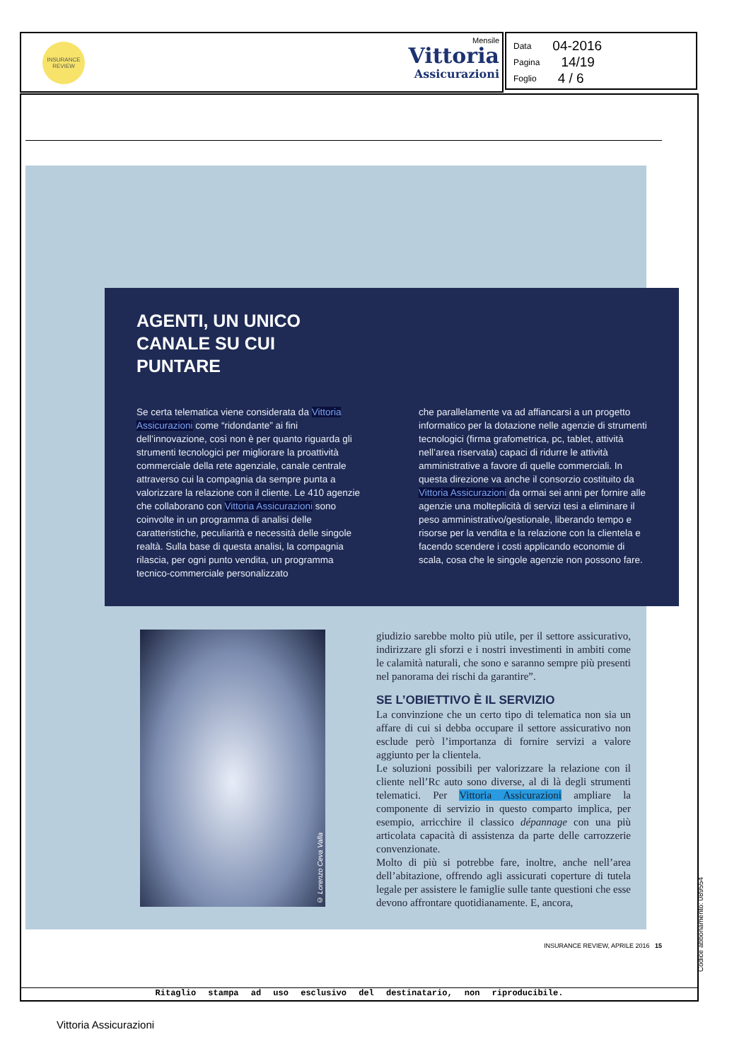INSURANCE
REVIEW
Mensile
Vittoria
Assicurazioni
Data 04-2016
Pagina 14/19
Foglio 4 / 6
AGENTI, UN UNICO
CANALE SU CUI
PUNTARE
Se certa telematica viene considerata da Vittoria Assicurazioni come “ridondante” ai fini dell’innovazione, così non è per quanto riguarda gli strumenti tecnologici per migliorare la proattività commerciale della rete agenziale, canale centrale attraverso cui la compagnia da sempre punta a valorizzare la relazione con il cliente. Le 410 agenzie che collaborano con Vittoria Assicurazioni sono coinvolte in un programma di analisi delle caratteristiche, peculiarità e necessità delle singole realtà. Sulla base di questa analisi, la compagnia rilascia, per ogni punto vendita, un programma tecnico-commerciale personalizzato
che parallelamente va ad affiancarsi a un progetto informatico per la dotazione nelle agenzie di strumenti tecnologici (firma grafometrica, pc, tablet, attività nell’area riservata) capaci di ridurre le attività amministrative a favore di quelle commerciali. In questa direzione va anche il consorzio costituito da Vittoria Assicurazioni da ormai sei anni per fornire alle agenzie una molteplicità di servizi tesi a eliminare il peso amministrativo/gestionale, liberando tempo e risorse per la vendita e la relazione con la clientela e facendo scendere i costi applicando economie di scala, cosa che le singole agenzie non possono fare.
© Lorenzo Ceva Valla
giudizio sarebbe molto più utile, per il settore assicurativo, indirizzare gli sforzi e i nostri investimenti in ambiti come le calamità naturali, che sono e saranno sempre più presenti nel panorama dei rischi da garantire”.
SE L’OBIETTIVO È IL SERVIZIO
La convinzione che un certo tipo di telematica non sia un affare di cui si debba occupare il settore assicurativo non esclude però l’importanza di fornire servizi a valore aggiunto per la clientela.
Le soluzioni possibili per valorizzare la relazione con il cliente nell’Rc auto sono diverse, al di là degli strumenti telematici. Per Vittoria Assicurazioni ampliare la componente di servizio in questo comparto implica, per esempio, arricchire il classico dépannage con una più articolata capacità di assistenza da parte delle carrozzerie convenzionate.
Molto di più si potrebbe fare, inoltre, anche nell’area dell’abitazione, offrendo agli assicurati coperture di tutela legale per assistere le famiglie sulle tante questioni che esse devono affrontare quotidianamente. E, ancora,
INSURANCE REVIEW, APRILE 2016 15
Ritaglio stampa ad uso esclusivo del destinatario, non riproducibile.
Codice abbonamento: 089554
Vittoria Assicurazioni